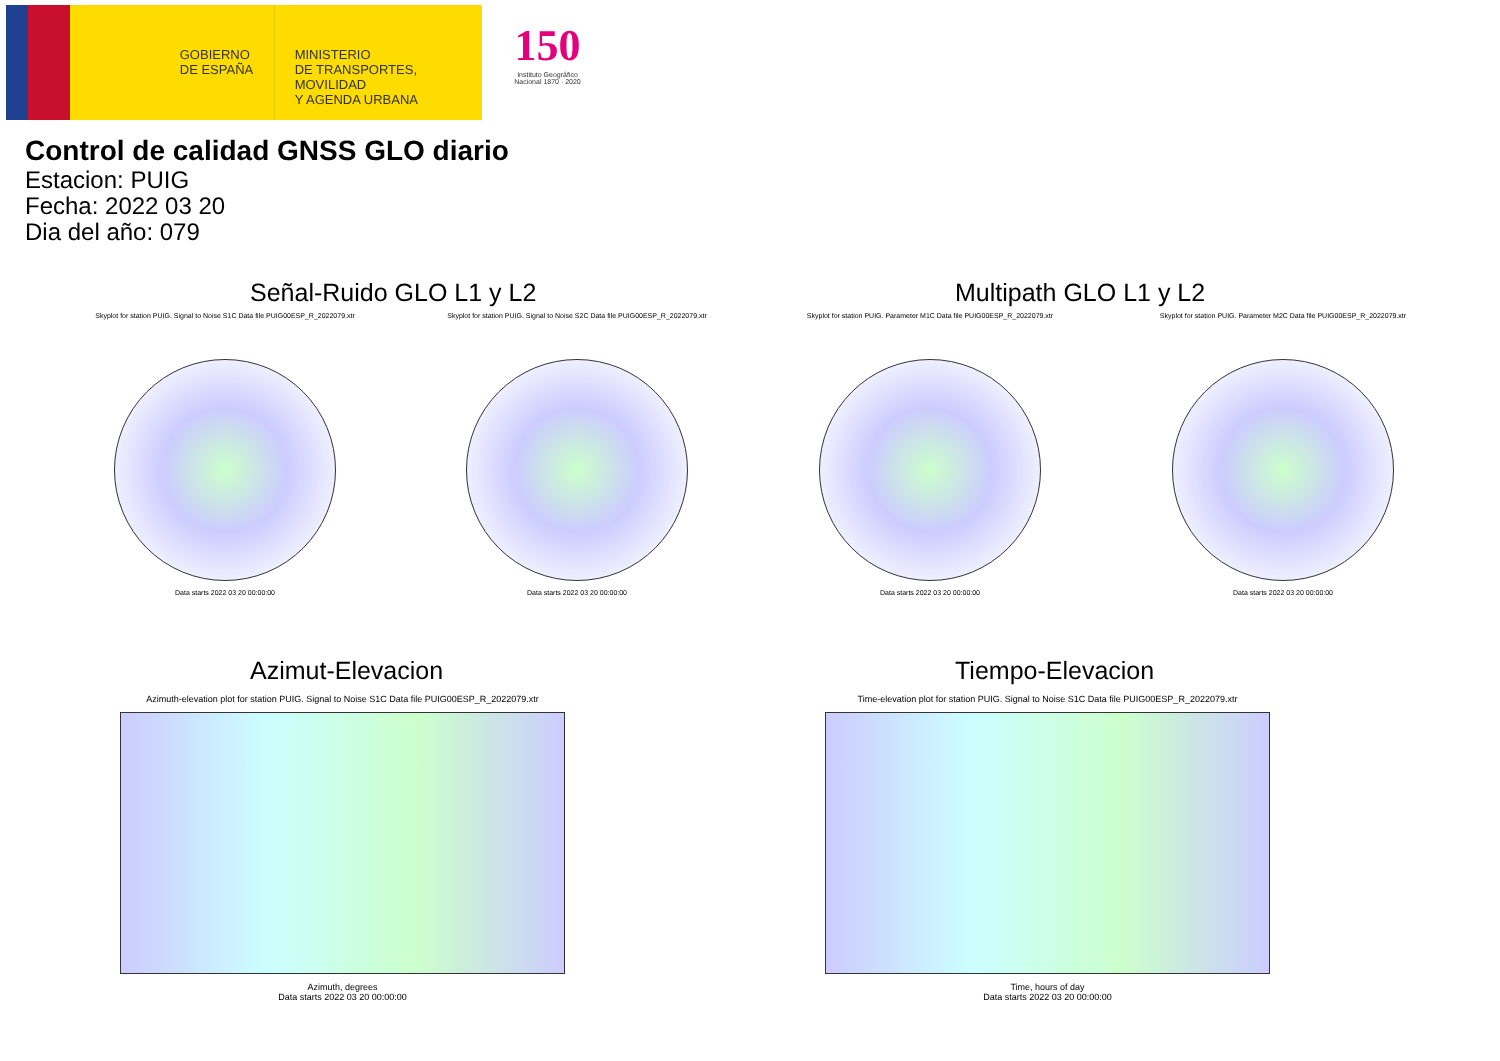GOBIERNO
DE ESPAÑA
MINISTERIO
DE TRANSPORTES, MOVILIDAD
Y AGENDA URBANA
150
Instituto Geográfico Nacional 1870 · 2020
Control de calidad GNSS GLO diario
Estacion: PUIG
Fecha: 2022 03 20
Dia del año: 079
Señal-Ruido GLO L1 y L2 Multipath GLO L1 y L2
Skyplot for station PUIG. Signal to Noise S1C Data file PUIG00ESP_R_2022079.xtr
Data starts 2022 03 20 00:00:00
Skyplot for station PUIG. Signal to Noise S2C Data file PUIG00ESP_R_2022079.xtr
Data starts 2022 03 20 00:00:00
Skyplot for station PUIG. Parameter M1C Data file PUIG00ESP_R_2022079.xtr
Data starts 2022 03 20 00:00:00
Skyplot for station PUIG. Parameter M2C Data file PUIG00ESP_R_2022079.xtr
Data starts 2022 03 20 00:00:00
Azimut-Elevacion Tiempo-Elevacion
Azimuth-elevation plot for station PUIG. Signal to Noise S1C Data file PUIG00ESP_R_2022079.xtr
Azimuth, degrees
Data starts 2022 03 20 00:00:00
Time-elevation plot for station PUIG. Signal to Noise S1C Data file PUIG00ESP_R_2022079.xtr
Time, hours of day
Data starts 2022 03 20 00:00:00